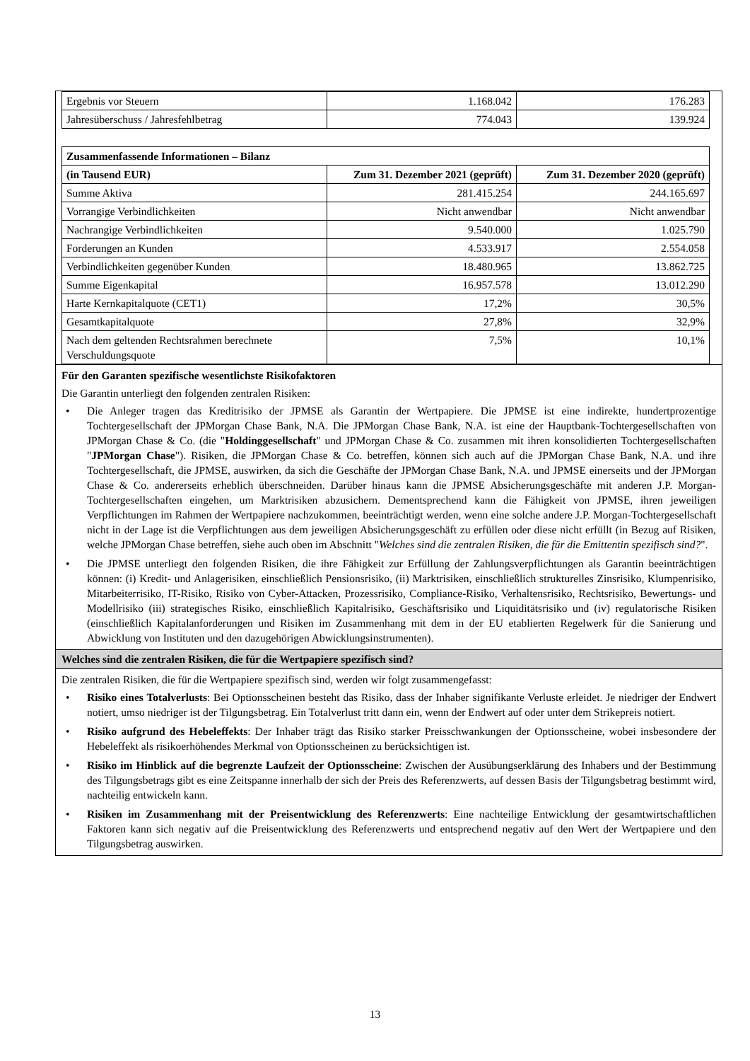| Ergebnis vor Steuern | 1.168.042 | 176.283 |
| Jahresüberschuss / Jahresfehlbetrag | 774.043 | 139.924 |
| Zusammenfassende Informationen – Bilanz | | |
| --- | --- | --- |
| (in Tausend EUR) | Zum 31. Dezember 2021 (geprüft) | Zum 31. Dezember 2020 (geprüft) |
| Summe Aktiva | 281.415.254 | 244.165.697 |
| Vorrangige Verbindlichkeiten | Nicht anwendbar | Nicht anwendbar |
| Nachrangige Verbindlichkeiten | 9.540.000 | 1.025.790 |
| Forderungen an Kunden | 4.533.917 | 2.554.058 |
| Verbindlichkeiten gegenüber Kunden | 18.480.965 | 13.862.725 |
| Summe Eigenkapital | 16.957.578 | 13.012.290 |
| Harte Kernkapitalquote (CET1) | 17,2% | 30,5% |
| Gesamtkapitalquote | 27,8% | 32,9% |
| Nach dem geltenden Rechtsrahmen berechnete Verschuldungsquote | 7,5% | 10,1% |
Für den Garanten spezifische wesentlichste Risikofaktoren
Die Garantin unterliegt den folgenden zentralen Risiken:
• Die Anleger tragen das Kreditrisiko der JPMSE als Garantin der Wertpapiere. Die JPMSE ist eine indirekte, hundertprozentige Tochtergesellschaft der JPMorgan Chase Bank, N.A. Die JPMorgan Chase Bank, N.A. ist eine der Hauptbank-Tochtergesellschaften von JPMorgan Chase & Co. (die "Holdinggesellschaft" und JPMorgan Chase & Co. zusammen mit ihren konsolidierten Tochtergesellschaften "JPMorgan Chase"). Risiken, die JPMorgan Chase & Co. betreffen, können sich auch auf die JPMorgan Chase Bank, N.A. und ihre Tochtergesellschaft, die JPMSE, auswirken, da sich die Geschäfte der JPMorgan Chase Bank, N.A. und JPMSE einerseits und der JPMorgan Chase & Co. andererseits erheblich überschneiden. Darüber hinaus kann die JPMSE Absicherungsgeschäfte mit anderen J.P. Morgan-Tochtergesellschaften eingehen, um Marktrisiken abzusichern. Dementsprechend kann die Fähigkeit von JPMSE, ihren jeweiligen Verpflichtungen im Rahmen der Wertpapiere nachzukommen, beeinträchtigt werden, wenn eine solche andere J.P. Morgan-Tochtergesellschaft nicht in der Lage ist die Verpflichtungen aus dem jeweiligen Absicherungsgeschäft zu erfüllen oder diese nicht erfüllt (in Bezug auf Risiken, welche JPMorgan Chase betreffen, siehe auch oben im Abschnitt "Welches sind die zentralen Risiken, die für die Emittentin spezifisch sind?".
• Die JPMSE unterliegt den folgenden Risiken, die ihre Fähigkeit zur Erfüllung der Zahlungsverpflichtungen als Garantin beeinträchtigen können: (i) Kredit- und Anlagerisiken, einschließlich Pensionsrisiko, (ii) Marktrisiken, einschließlich strukturelles Zinsrisiko, Klumpenrisiko, Mitarbeiterrisiko, IT-Risiko, Risiko von Cyber-Attacken, Prozessrisiko, Compliance-Risiko, Verhaltensrisiko, Rechtsrisiko, Bewertungs- und Modellrisiko (iii) strategisches Risiko, einschließlich Kapitalrisiko, Geschäftsrisiko und Liquiditätsrisiko und (iv) regulatorische Risiken (einschließlich Kapitalanforderungen und Risiken im Zusammenhang mit dem in der EU etablierten Regelwerk für die Sanierung und Abwicklung von Instituten und den dazugehörigen Abwicklungsinstrumenten).
Welches sind die zentralen Risiken, die für die Wertpapiere spezifisch sind?
Die zentralen Risiken, die für die Wertpapiere spezifisch sind, werden wir folgt zusammengefasst:
• Risiko eines Totalverlusts: Bei Optionsscheinen besteht das Risiko, dass der Inhaber signifikante Verluste erleidet. Je niedriger der Endwert notiert, umso niedriger ist der Tilgungsbetrag. Ein Totalverlust tritt dann ein, wenn der Endwert auf oder unter dem Strikepreis notiert.
• Risiko aufgrund des Hebeleffekts: Der Inhaber trägt das Risiko starker Preisschwankungen der Optionsscheine, wobei insbesondere der Hebeleffekt als risikoerhöhendes Merkmal von Optionsscheinen zu berücksichtigen ist.
• Risiko im Hinblick auf die begrenzte Laufzeit der Optionsscheine: Zwischen der Ausübungserklärung des Inhabers und der Bestimmung des Tilgungsbetrags gibt es eine Zeitspanne innerhalb der sich der Preis des Referenzwerts, auf dessen Basis der Tilgungsbetrag bestimmt wird, nachteilig entwickeln kann.
• Risiken im Zusammenhang mit der Preisentwicklung des Referenzwerts: Eine nachteilige Entwicklung der gesamtwirtschaftlichen Faktoren kann sich negativ auf die Preisentwicklung des Referenzwerts und entsprechend negativ auf den Wert der Wertpapiere und den Tilgungsbetrag auswirken.
13